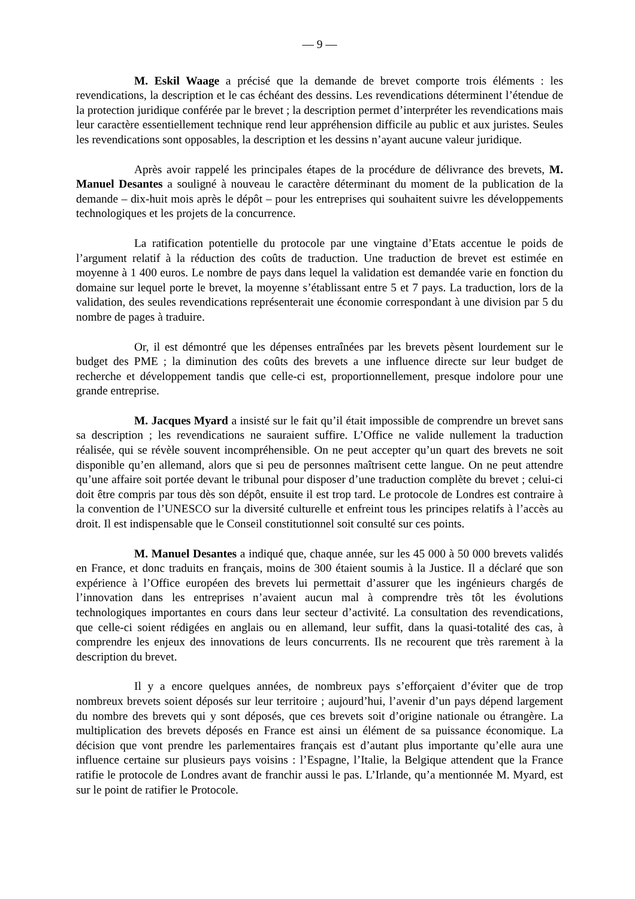— 9 —
M. Eskil Waage a précisé que la demande de brevet comporte trois éléments : les revendications, la description et le cas échéant des dessins. Les revendications déterminent l’étendue de la protection juridique conférée par le brevet ; la description permet d’interpréter les revendications mais leur caractère essentiellement technique rend leur appréhension difficile au public et aux juristes. Seules les revendications sont opposables, la description et les dessins n’ayant aucune valeur juridique.
Après avoir rappelé les principales étapes de la procédure de délivrance des brevets, M. Manuel Desantes a souligné à nouveau le caractère déterminant du moment de la publication de la demande – dix-huit mois après le dépôt – pour les entreprises qui souhaitent suivre les développements technologiques et les projets de la concurrence.
La ratification potentielle du protocole par une vingtaine d’Etats accentue le poids de l’argument relatif à la réduction des coûts de traduction. Une traduction de brevet est estimée en moyenne à 1 400 euros. Le nombre de pays dans lequel la validation est demandée varie en fonction du domaine sur lequel porte le brevet, la moyenne s’établissant entre 5 et 7 pays. La traduction, lors de la validation, des seules revendications représenterait une économie correspondant à une division par 5 du nombre de pages à traduire.
Or, il est démontré que les dépenses entraînées par les brevets pèsent lourdement sur le budget des PME ; la diminution des coûts des brevets a une influence directe sur leur budget de recherche et développement tandis que celle-ci est, proportionnellement, presque indolore pour une grande entreprise.
M. Jacques Myard a insisté sur le fait qu’il était impossible de comprendre un brevet sans sa description ; les revendications ne sauraient suffire. L’Office ne valide nullement la traduction réalisée, qui se révèle souvent incompréhensible. On ne peut accepter qu’un quart des brevets ne soit disponible qu’en allemand, alors que si peu de personnes maîtrisent cette langue. On ne peut attendre qu’une affaire soit portée devant le tribunal pour disposer d’une traduction complète du brevet ; celui-ci doit être compris par tous dès son dépôt, ensuite il est trop tard. Le protocole de Londres est contraire à la convention de l’UNESCO sur la diversité culturelle et enfreint tous les principes relatifs à l’accès au droit. Il est indispensable que le Conseil constitutionnel soit consulté sur ces points.
M. Manuel Desantes a indiqué que, chaque année, sur les 45 000 à 50 000 brevets validés en France, et donc traduits en français, moins de 300 étaient soumis à la Justice. Il a déclaré que son expérience à l’Office européen des brevets lui permettait d’assurer que les ingénieurs chargés de l’innovation dans les entreprises n’avaient aucun mal à comprendre très tôt les évolutions technologiques importantes en cours dans leur secteur d’activité. La consultation des revendications, que celle-ci soient rédigées en anglais ou en allemand, leur suffit, dans la quasi-totalité des cas, à comprendre les enjeux des innovations de leurs concurrents. Ils ne recourent que très rarement à la description du brevet.
Il y a encore quelques années, de nombreux pays s’efforçaient d’éviter que de trop nombreux brevets soient déposés sur leur territoire ; aujourd’hui, l’avenir d’un pays dépend largement du nombre des brevets qui y sont déposés, que ces brevets soit d’origine nationale ou étrangère. La multiplication des brevets déposés en France est ainsi un élément de sa puissance économique. La décision que vont prendre les parlementaires français est d’autant plus importante qu’elle aura une influence certaine sur plusieurs pays voisins : l’Espagne, l’Italie, la Belgique attendent que la France ratifie le protocole de Londres avant de franchir aussi le pas. L’Irlande, qu’a mentionnée M. Myard, est sur le point de ratifier le Protocole.